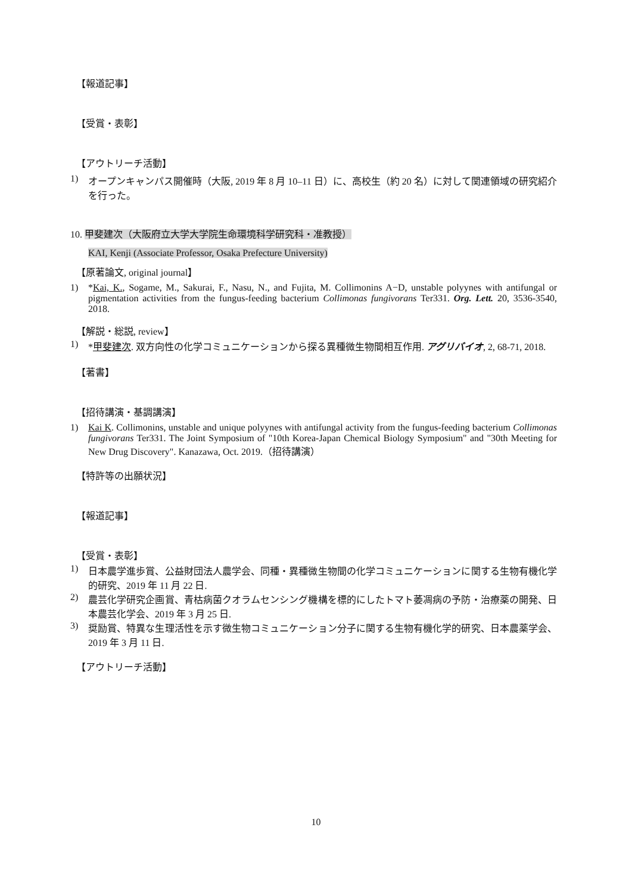【報道記事】
【受賞・表彰】
【アウトリーチ活動】
1) オープンキャンパス開催時（大阪, 2019 年 8 月 10–11 日）に、高校生（約 20 名）に対して関連領域の研究紹介を行った。
10. 甲斐建次（大阪府立大学大学院生命環境科学研究科・准教授）
KAI, Kenji (Associate Professor, Osaka Prefecture University)
【原著論文, original journal】
1) *Kai, K., Sogame, M., Sakurai, F., Nasu, N., and Fujita, M. Collimonins A−D, unstable polyynes with antifungal or pigmentation activities from the fungus-feeding bacterium Collimonas fungivorans Ter331. Org. Lett. 20, 3536-3540, 2018.
【解説・総説, review】
1) *甲斐建次. 双方向性の化学コミュニケーションから探る異種微生物間相互作用. アグリバイオ, 2, 68-71, 2018.
【著書】
【招待講演・基調講演】
1) Kai K. Collimonins, unstable and unique polyynes with antifungal activity from the fungus-feeding bacterium Collimonas fungivorans Ter331. The Joint Symposium of "10th Korea-Japan Chemical Biology Symposium" and "30th Meeting for New Drug Discovery". Kanazawa, Oct. 2019.（招待講演）
【特許等の出願状況】
【報道記事】
【受賞・表彰】
1) 日本農学進歩賞、公益財団法人農学会、同種・異種微生物間の化学コミュニケーションに関する生物有機化学的研究、2019 年 11 月 22 日.
2) 農芸化学研究企画賞、青枯病菌クオラムセンシング機構を標的にしたトマト萎凋病の予防・治療薬の開発、日本農芸化学会、2019 年 3 月 25 日.
3) 奨励賞、特異な生理活性を示す微生物コミュニケーション分子に関する生物有機化学的研究、日本農薬学会、2019 年 3 月 11 日.
【アウトリーチ活動】
10